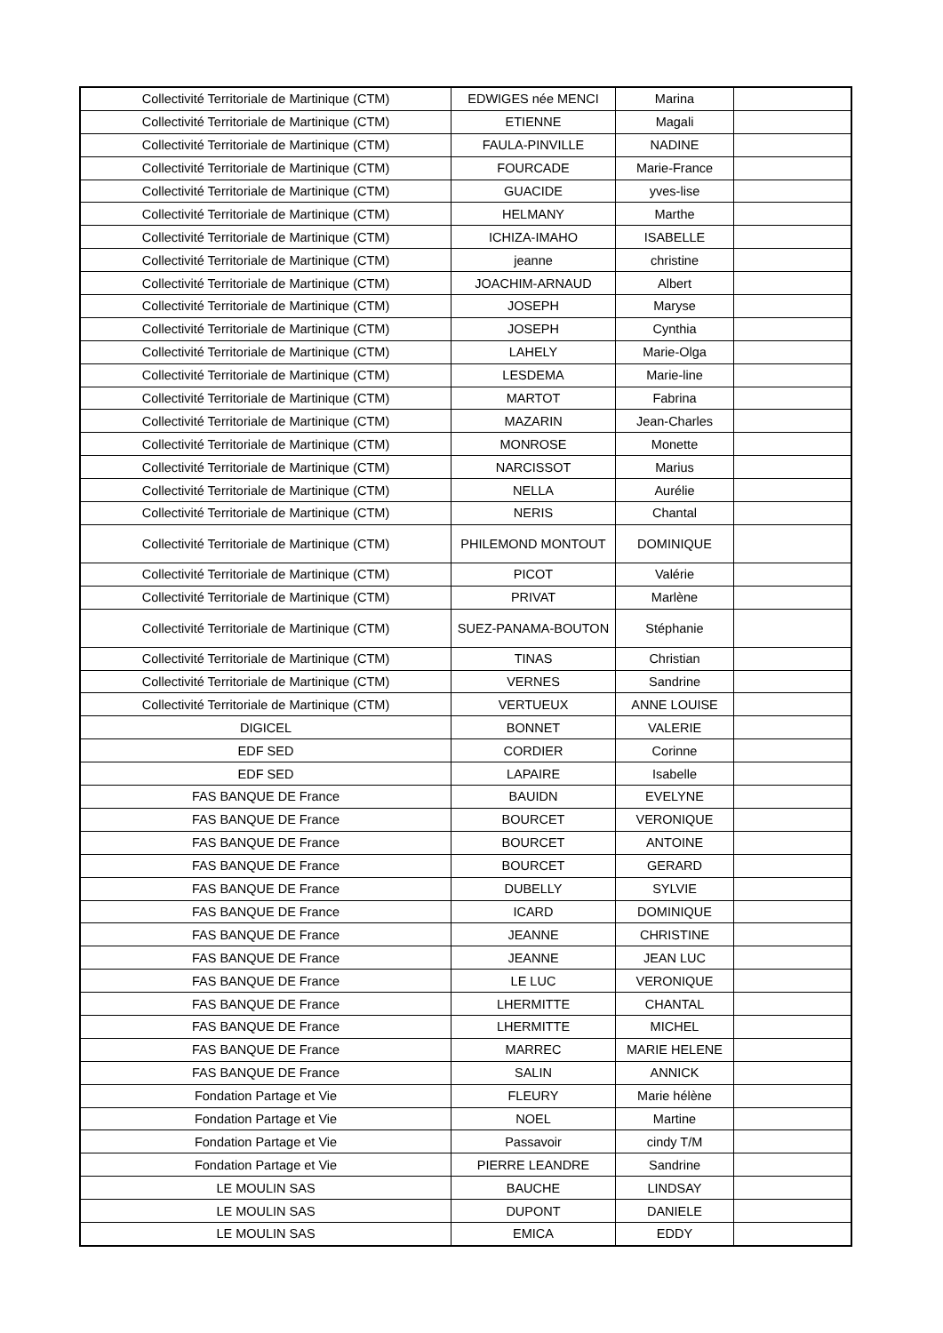| Collectivité Territoriale de Martinique (CTM) | EDWIGES née MENCI | Marina | |
| Collectivité Territoriale de Martinique (CTM) | ETIENNE | Magali | |
| Collectivité Territoriale de Martinique (CTM) | FAULA-PINVILLE | NADINE | |
| Collectivité Territoriale de Martinique (CTM) | FOURCADE | Marie-France | |
| Collectivité Territoriale de Martinique (CTM) | GUACIDE | yves-lise | |
| Collectivité Territoriale de Martinique (CTM) | HELMANY | Marthe | |
| Collectivité Territoriale de Martinique (CTM) | ICHIZA-IMAHO | ISABELLE | |
| Collectivité Territoriale de Martinique (CTM) | jeanne | christine | |
| Collectivité Territoriale de Martinique (CTM) | JOACHIM-ARNAUD | Albert | |
| Collectivité Territoriale de Martinique (CTM) | JOSEPH | Maryse | |
| Collectivité Territoriale de Martinique (CTM) | JOSEPH | Cynthia | |
| Collectivité Territoriale de Martinique (CTM) | LAHELY | Marie-Olga | |
| Collectivité Territoriale de Martinique (CTM) | LESDEMA | Marie-line | |
| Collectivité Territoriale de Martinique (CTM) | MARTOT | Fabrina | |
| Collectivité Territoriale de Martinique (CTM) | MAZARIN | Jean-Charles | |
| Collectivité Territoriale de Martinique (CTM) | MONROSE | Monette | |
| Collectivité Territoriale de Martinique (CTM) | NARCISSOT | Marius | |
| Collectivité Territoriale de Martinique (CTM) | NELLA | Aurélie | |
| Collectivité Territoriale de Martinique (CTM) | NERIS | Chantal | |
| Collectivité Territoriale de Martinique (CTM) | PHILEMOND MONTOUT | DOMINIQUE | |
| Collectivité Territoriale de Martinique (CTM) | PICOT | Valérie | |
| Collectivité Territoriale de Martinique (CTM) | PRIVAT | Marlène | |
| Collectivité Territoriale de Martinique (CTM) | SUEZ-PANAMA-BOUTON | Stéphanie | |
| Collectivité Territoriale de Martinique (CTM) | TINAS | Christian | |
| Collectivité Territoriale de Martinique (CTM) | VERNES | Sandrine | |
| Collectivité Territoriale de Martinique (CTM) | VERTUEUX | ANNE LOUISE | |
| DIGICEL | BONNET | VALERIE | |
| EDF SED | CORDIER | Corinne | |
| EDF SED | LAPAIRE | Isabelle | |
| FAS BANQUE DE France | BAUIDN | EVELYNE | |
| FAS BANQUE DE France | BOURCET | VERONIQUE | |
| FAS BANQUE DE France | BOURCET | ANTOINE | |
| FAS BANQUE DE France | BOURCET | GERARD | |
| FAS BANQUE DE France | DUBELLY | SYLVIE | |
| FAS BANQUE DE France | ICARD | DOMINIQUE | |
| FAS BANQUE DE France | JEANNE | CHRISTINE | |
| FAS BANQUE DE France | JEANNE | JEAN LUC | |
| FAS BANQUE DE France | LE LUC | VERONIQUE | |
| FAS BANQUE DE France | LHERMITTE | CHANTAL | |
| FAS BANQUE DE France | LHERMITTE | MICHEL | |
| FAS BANQUE DE France | MARREC | MARIE HELENE | |
| FAS BANQUE DE France | SALIN | ANNICK | |
| Fondation Partage et Vie | FLEURY | Marie hélène | |
| Fondation Partage et Vie | NOEL | Martine | |
| Fondation Partage et Vie | Passavoir | cindy T/M | |
| Fondation Partage et Vie | PIERRE LEANDRE | Sandrine | |
| LE MOULIN SAS | BAUCHE | LINDSAY | |
| LE MOULIN SAS | DUPONT | DANIELE | |
| LE MOULIN SAS | EMICA | EDDY | |